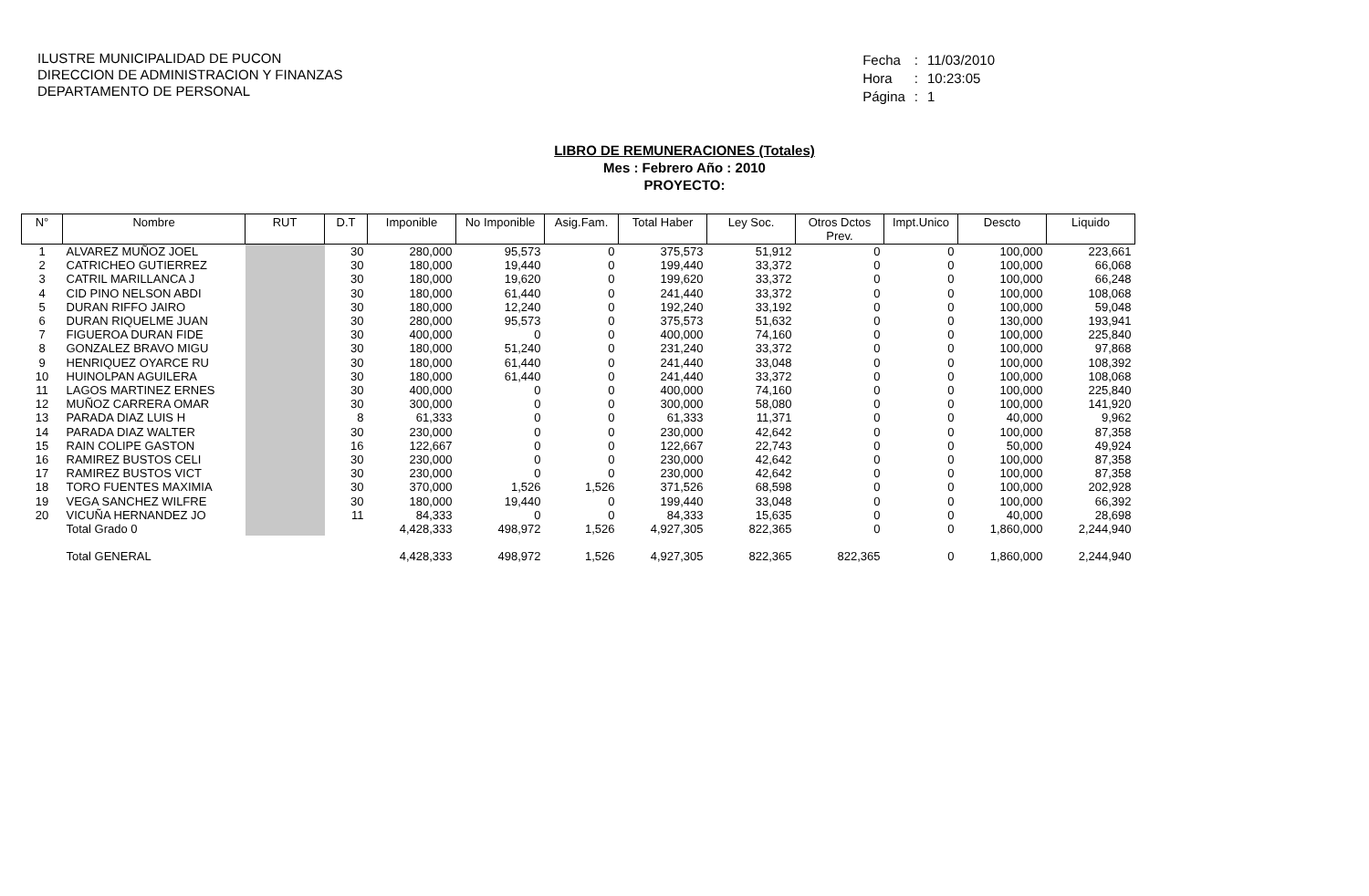ILUSTRE MUNICIPALIDAD DE PUCON
DIRECCION DE ADMINISTRACION Y FINANZAS
DEPARTAMENTO DE PERSONAL
| Fecha | : | 11/03/2010 |
| Hora | : | 10:23:05 |
| Página | : | 1 |
LIBRO DE REMUNERACIONES (Totales)
Mes : Febrero Año : 2010
PROYECTO:
| N° | Nombre | RUT | D.T | Imponible | No Imponible | Asig.Fam. | Total Haber | Ley Soc. | Otros Dctos Prev. | Impt.Unico | Descto | Liquido |
| --- | --- | --- | --- | --- | --- | --- | --- | --- | --- | --- | --- | --- |
| 1 | ALVAREZ MUÑOZ JOEL | | 30 | 280,000 | 95,573 | 0 | 375,573 | 51,912 | 0 | 0 | 100,000 | 223,661 |
| 2 | CATRICHEO GUTIERREZ | | 30 | 180,000 | 19,440 | 0 | 199,440 | 33,372 | 0 | 0 | 100,000 | 66,068 |
| 3 | CATRIL MARILLANCA J | | 30 | 180,000 | 19,620 | 0 | 199,620 | 33,372 | 0 | 0 | 100,000 | 66,248 |
| 4 | CID PINO NELSON ABDI | | 30 | 180,000 | 61,440 | 0 | 241,440 | 33,372 | 0 | 0 | 100,000 | 108,068 |
| 5 | DURAN RIFFO JAIRO | | 30 | 180,000 | 12,240 | 0 | 192,240 | 33,192 | 0 | 0 | 100,000 | 59,048 |
| 6 | DURAN RIQUELME JUAN | | 30 | 280,000 | 95,573 | 0 | 375,573 | 51,632 | 0 | 0 | 130,000 | 193,941 |
| 7 | FIGUEROA DURAN FIDE | | 30 | 400,000 | 0 | 0 | 400,000 | 74,160 | 0 | 0 | 100,000 | 225,840 |
| 8 | GONZALEZ BRAVO MIGU | | 30 | 180,000 | 51,240 | 0 | 231,240 | 33,372 | 0 | 0 | 100,000 | 97,868 |
| 9 | HENRIQUEZ OYARCE RU | | 30 | 180,000 | 61,440 | 0 | 241,440 | 33,048 | 0 | 0 | 100,000 | 108,392 |
| 10 | HUINOLPAN AGUILERA | | 30 | 180,000 | 61,440 | 0 | 241,440 | 33,372 | 0 | 0 | 100,000 | 108,068 |
| 11 | LAGOS MARTINEZ ERNES | | 30 | 400,000 | 0 | 0 | 400,000 | 74,160 | 0 | 0 | 100,000 | 225,840 |
| 12 | MUÑOZ CARRERA OMAR | | 30 | 300,000 | 0 | 0 | 300,000 | 58,080 | 0 | 0 | 100,000 | 141,920 |
| 13 | PARADA DIAZ LUIS H | | 8 | 61,333 | 0 | 0 | 61,333 | 11,371 | 0 | 0 | 40,000 | 9,962 |
| 14 | PARADA DIAZ WALTER | | 30 | 230,000 | 0 | 0 | 230,000 | 42,642 | 0 | 0 | 100,000 | 87,358 |
| 15 | RAIN COLIPE GASTON | | 16 | 122,667 | 0 | 0 | 122,667 | 22,743 | 0 | 0 | 50,000 | 49,924 |
| 16 | RAMIREZ BUSTOS CELI | | 30 | 230,000 | 0 | 0 | 230,000 | 42,642 | 0 | 0 | 100,000 | 87,358 |
| 17 | RAMIREZ BUSTOS VICT | | 30 | 230,000 | 0 | 0 | 230,000 | 42,642 | 0 | 0 | 100,000 | 87,358 |
| 18 | TORO FUENTES MAXIMIA | | 30 | 370,000 | 1,526 | 1,526 | 371,526 | 68,598 | 0 | 0 | 100,000 | 202,928 |
| 19 | VEGA SANCHEZ WILFRE | | 30 | 180,000 | 19,440 | 0 | 199,440 | 33,048 | 0 | 0 | 100,000 | 66,392 |
| 20 | VICUÑA HERNANDEZ JO | | 11 | 84,333 | 0 | 0 | 84,333 | 15,635 | 0 | 0 | 40,000 | 28,698 |
| | Total Grado 0 | | | 4,428,333 | 498,972 | 1,526 | 4,927,305 | 822,365 | 0 | 0 | 1,860,000 | 2,244,940 |
| | Total GENERAL | | | 4,428,333 | 498,972 | 1,526 | 4,927,305 | 822,365 | 822,365 | 0 | 1,860,000 | 2,244,940 |